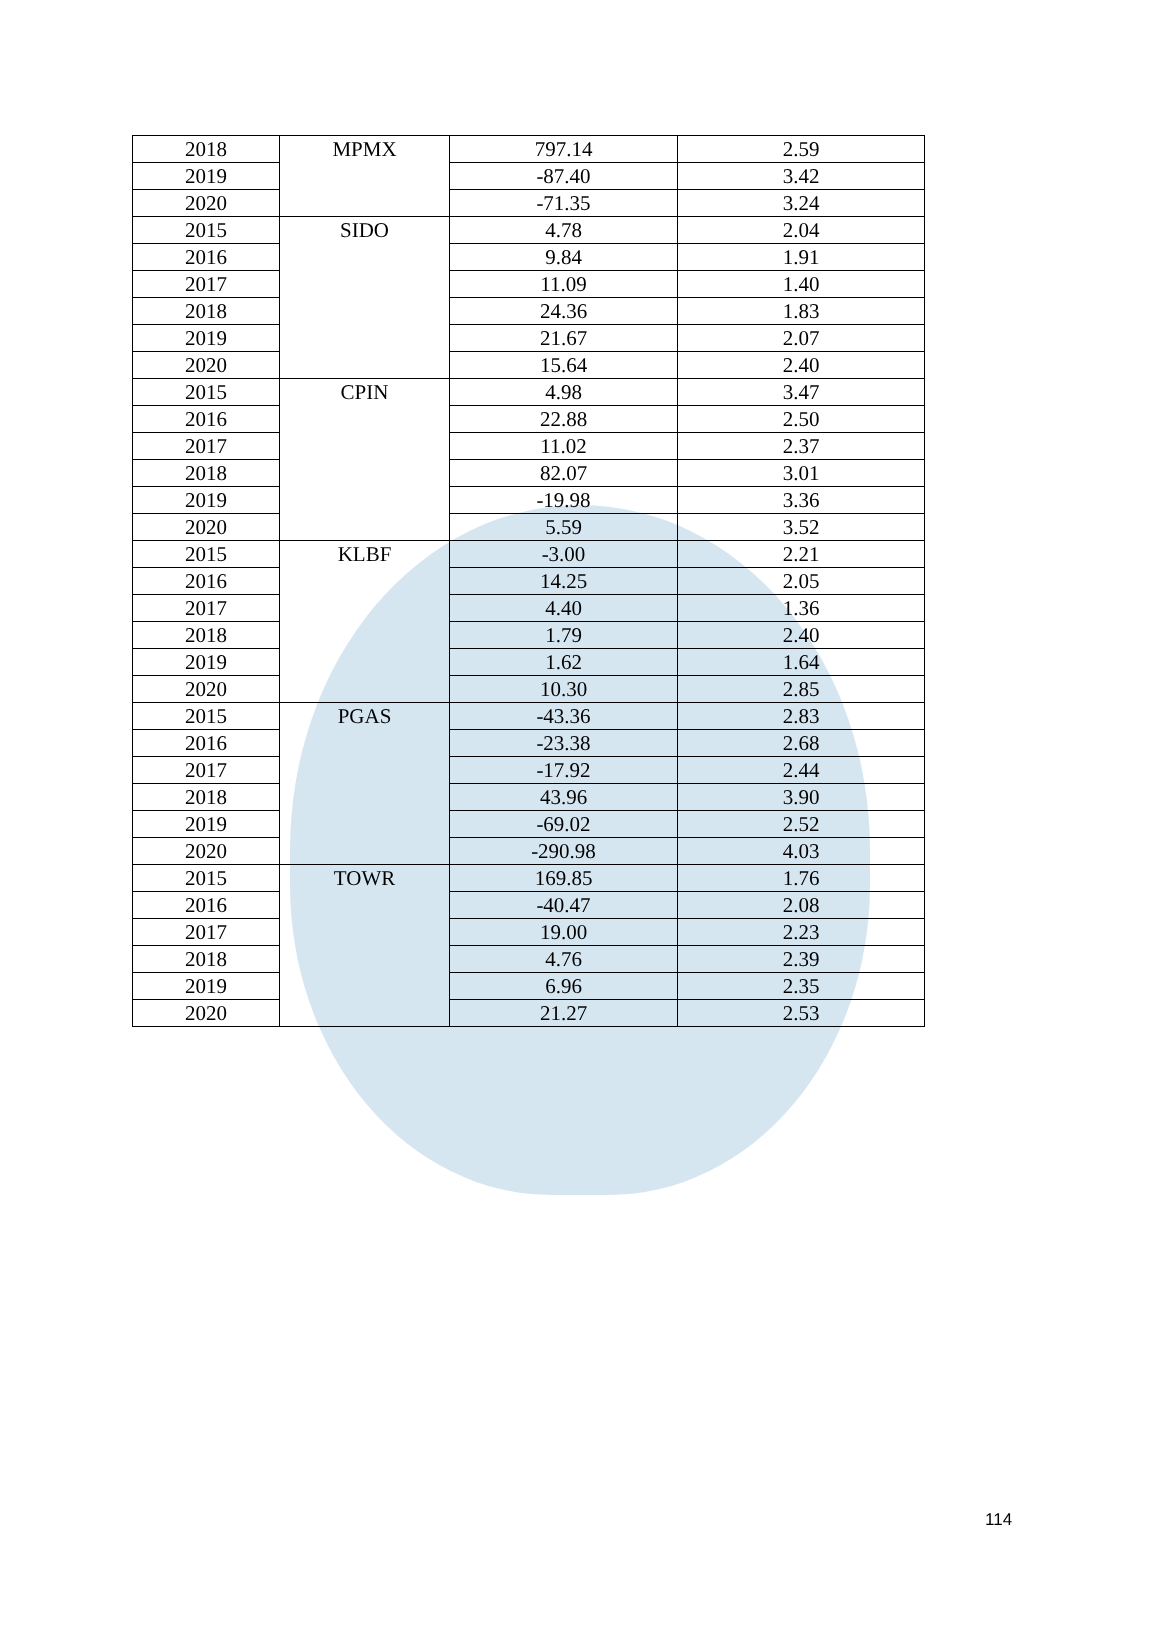| 2018 | MPMX | 797.14 | 2.59 |
| 2019 | | -87.40 | 3.42 |
| 2020 | | -71.35 | 3.24 |
| 2015 | SIDO | 4.78 | 2.04 |
| 2016 | | 9.84 | 1.91 |
| 2017 | | 11.09 | 1.40 |
| 2018 | | 24.36 | 1.83 |
| 2019 | | 21.67 | 2.07 |
| 2020 | | 15.64 | 2.40 |
| 2015 | CPIN | 4.98 | 3.47 |
| 2016 | | 22.88 | 2.50 |
| 2017 | | 11.02 | 2.37 |
| 2018 | | 82.07 | 3.01 |
| 2019 | | -19.98 | 3.36 |
| 2020 | | 5.59 | 3.52 |
| 2015 | KLBF | -3.00 | 2.21 |
| 2016 | | 14.25 | 2.05 |
| 2017 | | 4.40 | 1.36 |
| 2018 | | 1.79 | 2.40 |
| 2019 | | 1.62 | 1.64 |
| 2020 | | 10.30 | 2.85 |
| 2015 | PGAS | -43.36 | 2.83 |
| 2016 | | -23.38 | 2.68 |
| 2017 | | -17.92 | 2.44 |
| 2018 | | 43.96 | 3.90 |
| 2019 | | -69.02 | 2.52 |
| 2020 | | -290.98 | 4.03 |
| 2015 | TOWR | 169.85 | 1.76 |
| 2016 | | -40.47 | 2.08 |
| 2017 | | 19.00 | 2.23 |
| 2018 | | 4.76 | 2.39 |
| 2019 | | 6.96 | 2.35 |
| 2020 | | 21.27 | 2.53 |
114